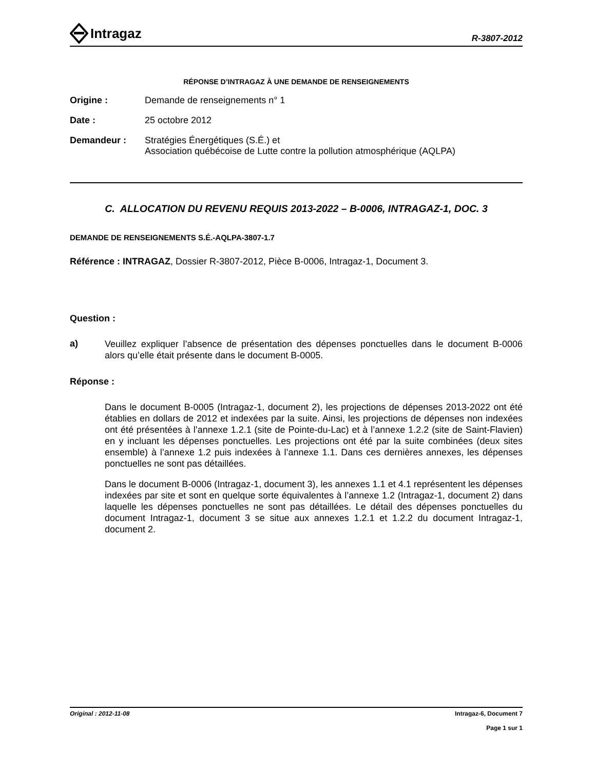Intragaz
R-3807-2012
RÉPONSE D’INTRAGAZ À UNE DEMANDE DE RENSEIGNEMENTS
Origine : Demande de renseignements n° 1
Date : 25 octobre 2012
Demandeur : Stratégies Énergétiques (S.É.) et
Association québécoise de Lutte contre la pollution atmosphérique (AQLPA)
C. ALLOCATION DU REVENU REQUIS 2013-2022 – B-0006, INTRAGAZ-1, DOC. 3
DEMANDE DE RENSEIGNEMENTS S.É.-AQLPA-3807-1.7
Référence : INTRAGAZ, Dossier R-3807-2012, Pièce B-0006, Intragaz-1, Document 3.
Question :
a)
Veuillez expliquer l’absence de présentation des dépenses ponctuelles dans le document B-0006 alors qu’elle était présente dans le document B-0005.
Réponse :
Dans le document B-0005 (Intragaz-1, document 2), les projections de dépenses 2013-2022 ont été établies en dollars de 2012 et indexées par la suite. Ainsi, les projections de dépenses non indexées ont été présentées à l’annexe 1.2.1 (site de Pointe-du-Lac) et à l’annexe 1.2.2 (site de Saint-Flavien) en y incluant les dépenses ponctuelles. Les projections ont été par la suite combinées (deux sites ensemble) à l’annexe 1.2 puis indexées à l’annexe 1.1. Dans ces dernières annexes, les dépenses ponctuelles ne sont pas détaillées.
Dans le document B-0006 (Intragaz-1, document 3), les annexes 1.1 et 4.1 représentent les dépenses indexées par site et sont en quelque sorte équivalentes à l’annexe 1.2 (Intragaz-1, document 2) dans laquelle les dépenses ponctuelles ne sont pas détaillées. Le détail des dépenses ponctuelles du document Intragaz-1, document 3 se situe aux annexes 1.2.1 et 1.2.2 du document Intragaz-1, document 2.
Original : 2012-11-08 Intragaz-6, Document 7
Page 1 sur 1